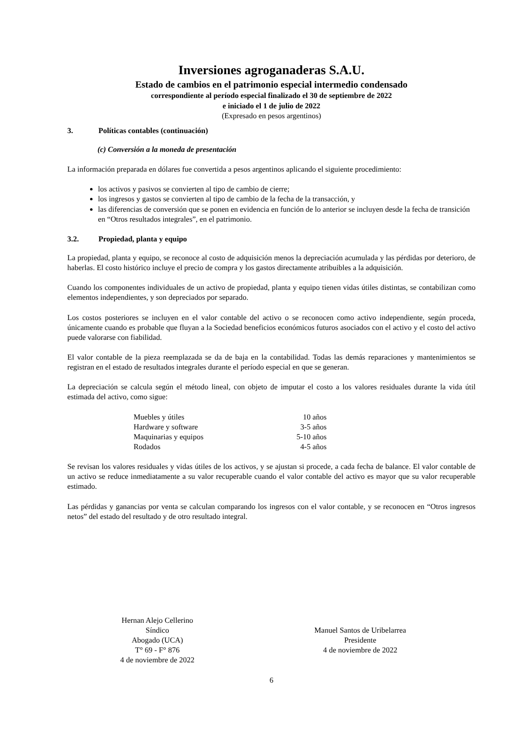Inversiones agroganaderas S.A.U.
Estado de cambios en el patrimonio especial intermedio condensado
correspondiente al período especial finalizado el 30 de septiembre de 2022
e iniciado el 1 de julio de 2022
(Expresado en pesos argentinos)
3. Políticas contables (continuación)
(c) Conversión a la moneda de presentación
La información preparada en dólares fue convertida a pesos argentinos aplicando el siguiente procedimiento:
los activos y pasivos se convierten al tipo de cambio de cierre;
los ingresos y gastos se convierten al tipo de cambio de la fecha de la transacción, y
las diferencias de conversión que se ponen en evidencia en función de lo anterior se incluyen desde la fecha de transición en “Otros resultados integrales”, en el patrimonio.
3.2. Propiedad, planta y equipo
La propiedad, planta y equipo, se reconoce al costo de adquisición menos la depreciación acumulada y las pérdidas por deterioro, de haberlas. El costo histórico incluye el precio de compra y los gastos directamente atribuibles a la adquisición.
Cuando los componentes individuales de un activo de propiedad, planta y equipo tienen vidas útiles distintas, se contabilizan como elementos independientes, y son depreciados por separado.
Los costos posteriores se incluyen en el valor contable del activo o se reconocen como activo independiente, según proceda, únicamente cuando es probable que fluyan a la Sociedad beneficios económicos futuros asociados con el activo y el costo del activo puede valorarse con fiabilidad.
El valor contable de la pieza reemplazada se da de baja en la contabilidad. Todas las demás reparaciones y mantenimientos se registran en el estado de resultados integrales durante el período especial en que se generan.
La depreciación se calcula según el método lineal, con objeto de imputar el costo a los valores residuales durante la vida útil estimada del activo, como sigue:
| Muebles y útiles | 10 años |
| Hardware y software | 3-5 años |
| Maquinarias y equipos | 5-10 años |
| Rodados | 4-5 años |
Se revisan los valores residuales y vidas útiles de los activos, y se ajustan si procede, a cada fecha de balance. El valor contable de un activo se reduce inmediatamente a su valor recuperable cuando el valor contable del activo es mayor que su valor recuperable estimado.
Las pérdidas y ganancias por venta se calculan comparando los ingresos con el valor contable, y se reconocen en “Otros ingresos netos” del estado del resultado y de otro resultado integral.
Hernan Alejo Cellerino
Síndico
Abogado (UCA)
T° 69 - F° 876
4 de noviembre de 2022
Manuel Santos de Uribelarrea
Presidente
4 de noviembre de 2022
6